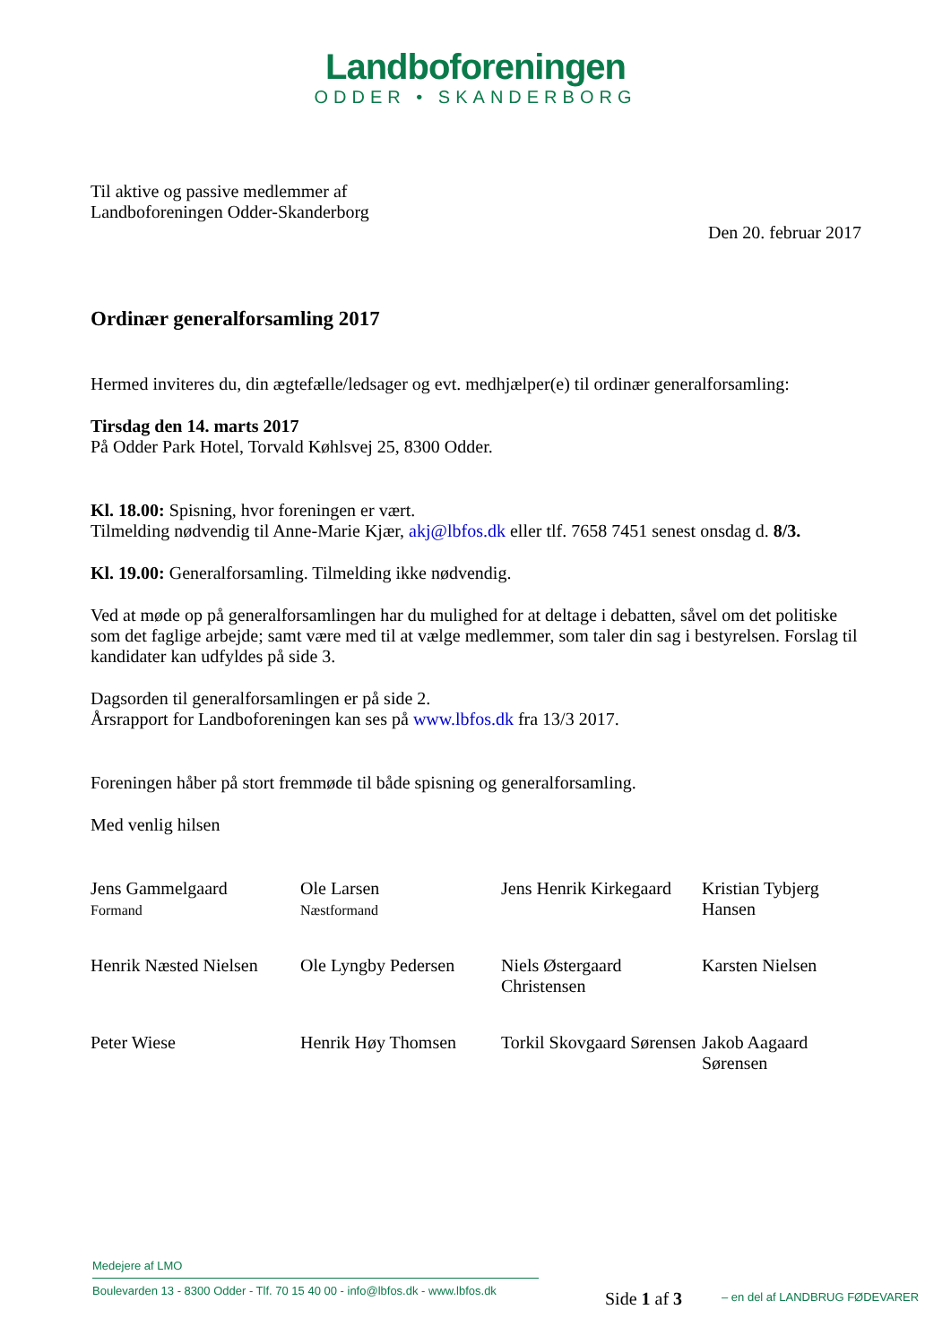Landboforeningen
ODDER • SKANDERBORG
Til aktive og passive medlemmer af
Landboforeningen Odder-Skanderborg
Den 20. februar 2017
Ordinær generalforsamling 2017
Hermed inviteres du, din ægtefælle/ledsager og evt. medhjælper(e) til ordinær generalforsamling:
Tirsdag den 14. marts 2017
På Odder Park Hotel, Torvald Køhlsvej 25, 8300 Odder.
Kl. 18.00: Spisning, hvor foreningen er vært.
Tilmelding nødvendig til Anne-Marie Kjær, akj@lbfos.dk eller tlf. 7658 7451 senest onsdag d. 8/3.
Kl. 19.00: Generalforsamling. Tilmelding ikke nødvendig.
Ved at møde op på generalforsamlingen har du mulighed for at deltage i debatten, såvel om det politiske som det faglige arbejde; samt være med til at vælge medlemmer, som taler din sag i bestyrelsen. Forslag til kandidater kan udfyldes på side 3.
Dagsorden til generalforsamlingen er på side 2.
Årsrapport for Landboforeningen kan ses på www.lbfos.dk fra 13/3 2017.
Foreningen håber på stort fremmøde til både spisning og generalforsamling.
Med venlig hilsen
| Jens Gammelgaard Formand | Ole Larsen Næstformand | Jens Henrik Kirkegaard | Kristian Tybjerg Hansen |
| Henrik Næsted Nielsen | Ole Lyngby Pedersen | Niels Østergaard Christensen | Karsten Nielsen |
| Peter Wiese | Henrik Høy Thomsen | Torkil Skovgaard Sørensen | Jakob Aagaard Sørensen |
Medejere af LMO
Boulevarden 13 - 8300 Odder - Tlf. 70 15 40 00 - info@lbfos.dk - www.lbfos.dk
Side 1 af 3 – en del af LANDBRUG FØDEVARER